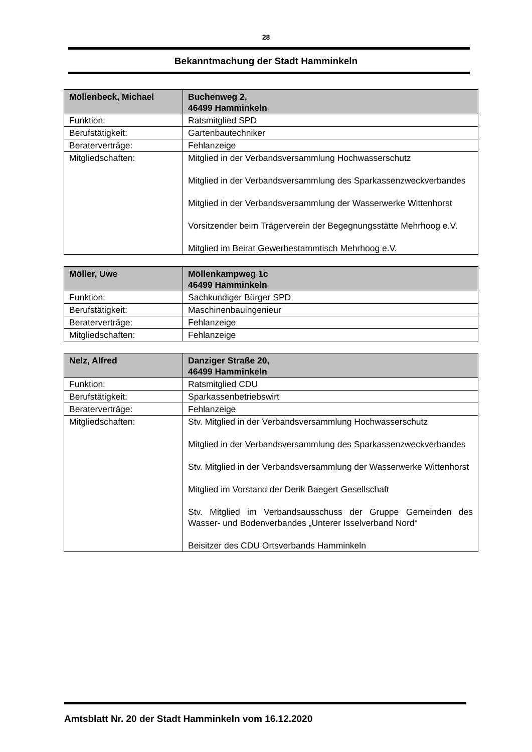28
Bekanntmachung der Stadt Hamminkeln
| Möllenbeck, Michael | Buchenweg 2, 46499 Hamminkeln |
| Funktion: | Ratsmitglied SPD |
| Berufstätigkeit: | Gartenbautechniker |
| Beraterverträge: | Fehlanzeige |
| Mitgliedschaften: | Mitglied in der Verbandsversammlung Hochwasserschutz Mitglied in der Verbandsversammlung des Sparkassenzweckverbandes Mitglied in der Verbandsversammlung der Wasserwerke Wittenhorst Vorsitzender beim Trägerverein der Begegnungsstätte Mehrhoog e.V. Mitglied im Beirat Gewerbestammtisch Mehrhoog e.V. |
| Möller, Uwe | Möllenkampweg 1c 46499 Hamminkeln |
| Funktion: | Sachkundiger Bürger SPD |
| Berufstätigkeit: | Maschinenbauingenieur |
| Beraterverträge: | Fehlanzeige |
| Mitgliedschaften: | Fehlanzeige |
| Nelz, Alfred | Danziger Straße 20, 46499 Hamminkeln |
| Funktion: | Ratsmitglied CDU |
| Berufstätigkeit: | Sparkassenbetriebswirt |
| Beraterverträge: | Fehlanzeige |
| Mitgliedschaften: | Stv. Mitglied in der Verbandsversammlung Hochwasserschutz Mitglied in der Verbandsversammlung des Sparkassenzweckverbandes Stv. Mitglied in der Verbandsversammlung der Wasserwerke Wittenhorst Mitglied im Vorstand der Derik Baegert Gesellschaft Stv. Mitglied im Verbandsausschuss der Gruppe Gemeinden des Wasser- und Bodenverbandes „Unterer Isselverband Nord“ Beisitzer des CDU Ortsverbands Hamminkeln |
Amtsblatt Nr. 20 der Stadt Hamminkeln vom 16.12.2020